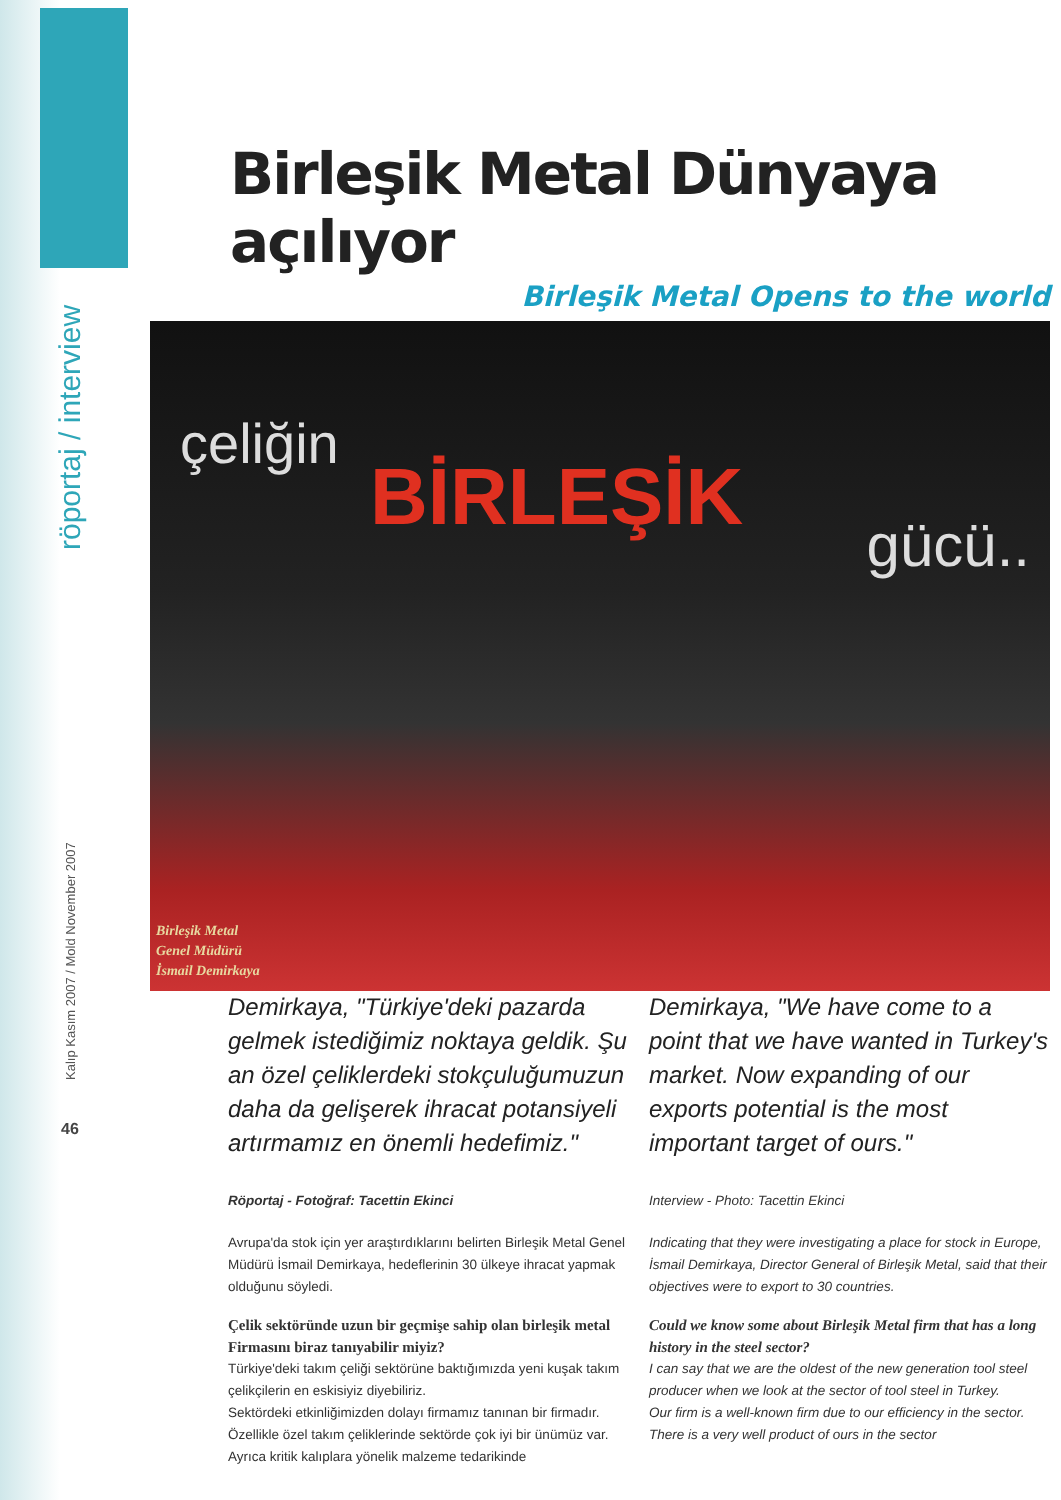röportaj / interview
Kalıp Kasım 2007 / Mold November 2007
46
Birleşik Metal Dünyaya açılıyor
Birleşik Metal Opens to the world
çeliğin
BİRLEŞİK
gücü..
Birleşik Metal
Genel Müdürü
İsmail Demirkaya
Demirkaya, "Türkiye'deki pazarda gelmek istediğimiz noktaya geldik. Şu an özel çeliklerdeki stokçuluğumuzun daha da gelişerek ihracat potansiyeli artırmamız en önemli hedefimiz."
Röportaj - Fotoğraf: Tacettin Ekinci
Avrupa'da stok için yer araştırdıklarını belirten Birleşik Metal Genel Müdürü İsmail Demirkaya, hedeflerinin 30 ülkeye ihracat yapmak olduğunu söyledi.
Çelik sektöründe uzun bir geçmişe sahip olan birleşik metal Firmasını biraz tanıyabilir miyiz?
Türkiye'deki takım çeliği sektörüne baktığımızda yeni kuşak takım çelikçilerin en eskisiyiz diyebiliriz.
Sektördeki etkinliğimizden dolayı firmamız tanınan bir firmadır. Özellikle özel takım çeliklerinde sektörde çok iyi bir ünümüz var. Ayrıca kritik kalıplara yönelik malzeme tedarikinde
Demirkaya, "We have come to a point that we have wanted in Turkey's market. Now expanding of our exports potential is the most important target of ours."
Interview - Photo: Tacettin Ekinci
Indicating that they were investigating a place for stock in Europe, İsmail Demirkaya, Director General of Birleşik Metal, said that their objectives were to export to 30 countries.
Could we know some about Birleşik Metal firm that has a long history in the steel sector?
I can say that we are the oldest of the new generation tool steel producer when we look at the sector of tool steel in Turkey.
Our firm is a well-known firm due to our efficiency in the sector. There is a very well product of ours in the sector